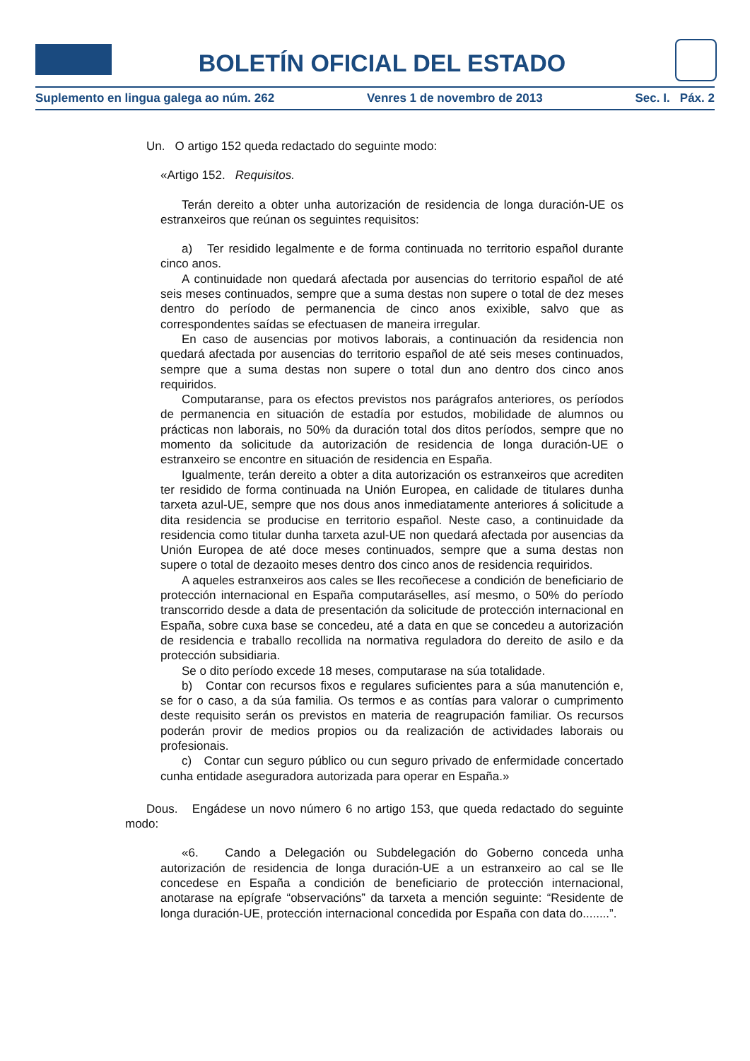BOLETÍN OFICIAL DEL ESTADO
Suplemento en lingua galega ao núm. 262 Venres 1 de novembro de 2013 Sec. I. Páx. 2
Un. O artigo 152 queda redactado do seguinte modo:
«Artigo 152. Requisitos.
Terán dereito a obter unha autorización de residencia de longa duración-UE os estranxeiros que reúnan os seguintes requisitos:
a) Ter residido legalmente e de forma continuada no territorio español durante cinco anos.
A continuidade non quedará afectada por ausencias do territorio español de até seis meses continuados, sempre que a suma destas non supere o total de dez meses dentro do período de permanencia de cinco anos exixible, salvo que as correspondentes saídas se efectuasen de maneira irregular.
En caso de ausencias por motivos laborais, a continuación da residencia non quedará afectada por ausencias do territorio español de até seis meses continuados, sempre que a suma destas non supere o total dun ano dentro dos cinco anos requiridos.
Computaranse, para os efectos previstos nos parágrafos anteriores, os períodos de permanencia en situación de estadía por estudos, mobilidade de alumnos ou prácticas non laborais, no 50% da duración total dos ditos períodos, sempre que no momento da solicitude da autorización de residencia de longa duración-UE o estranxeiro se encontre en situación de residencia en España.
Igualmente, terán dereito a obter a dita autorización os estranxeiros que acrediten ter residido de forma continuada na Unión Europea, en calidade de titulares dunha tarxeta azul-UE, sempre que nos dous anos inmediatamente anteriores á solicitude a dita residencia se producise en territorio español. Neste caso, a continuidade da residencia como titular dunha tarxeta azul-UE non quedará afectada por ausencias da Unión Europea de até doce meses continuados, sempre que a suma destas non supere o total de dezaoito meses dentro dos cinco anos de residencia requiridos.
A aqueles estranxeiros aos cales se lles recoñecese a condición de beneficiario de protección internacional en España computaráselles, así mesmo, o 50% do período transcorrido desde a data de presentación da solicitude de protección internacional en España, sobre cuxa base se concedeu, até a data en que se concedeu a autorización de residencia e traballo recollida na normativa reguladora do dereito de asilo e da protección subsidiaria.
Se o dito período excede 18 meses, computarase na súa totalidade.
b) Contar con recursos fixos e regulares suficientes para a súa manutención e, se for o caso, a da súa familia. Os termos e as contías para valorar o cumprimento deste requisito serán os previstos en materia de reagrupación familiar. Os recursos poderán provir de medios propios ou da realización de actividades laborais ou profesionais.
c) Contar cun seguro público ou cun seguro privado de enfermidade concertado cunha entidade aseguradora autorizada para operar en España.»
Dous. Engádese un novo número 6 no artigo 153, que queda redactado do seguinte modo:
«6. Cando a Delegación ou Subdelegación do Goberno conceda unha autorización de residencia de longa duración-UE a un estranxeiro ao cal se lle concedese en España a condición de beneficiario de protección internacional, anotarase na epígrafe “observacións” da tarxeta a mención seguinte: “Residente de longa duración-UE, protección internacional concedida por España con data do........”.